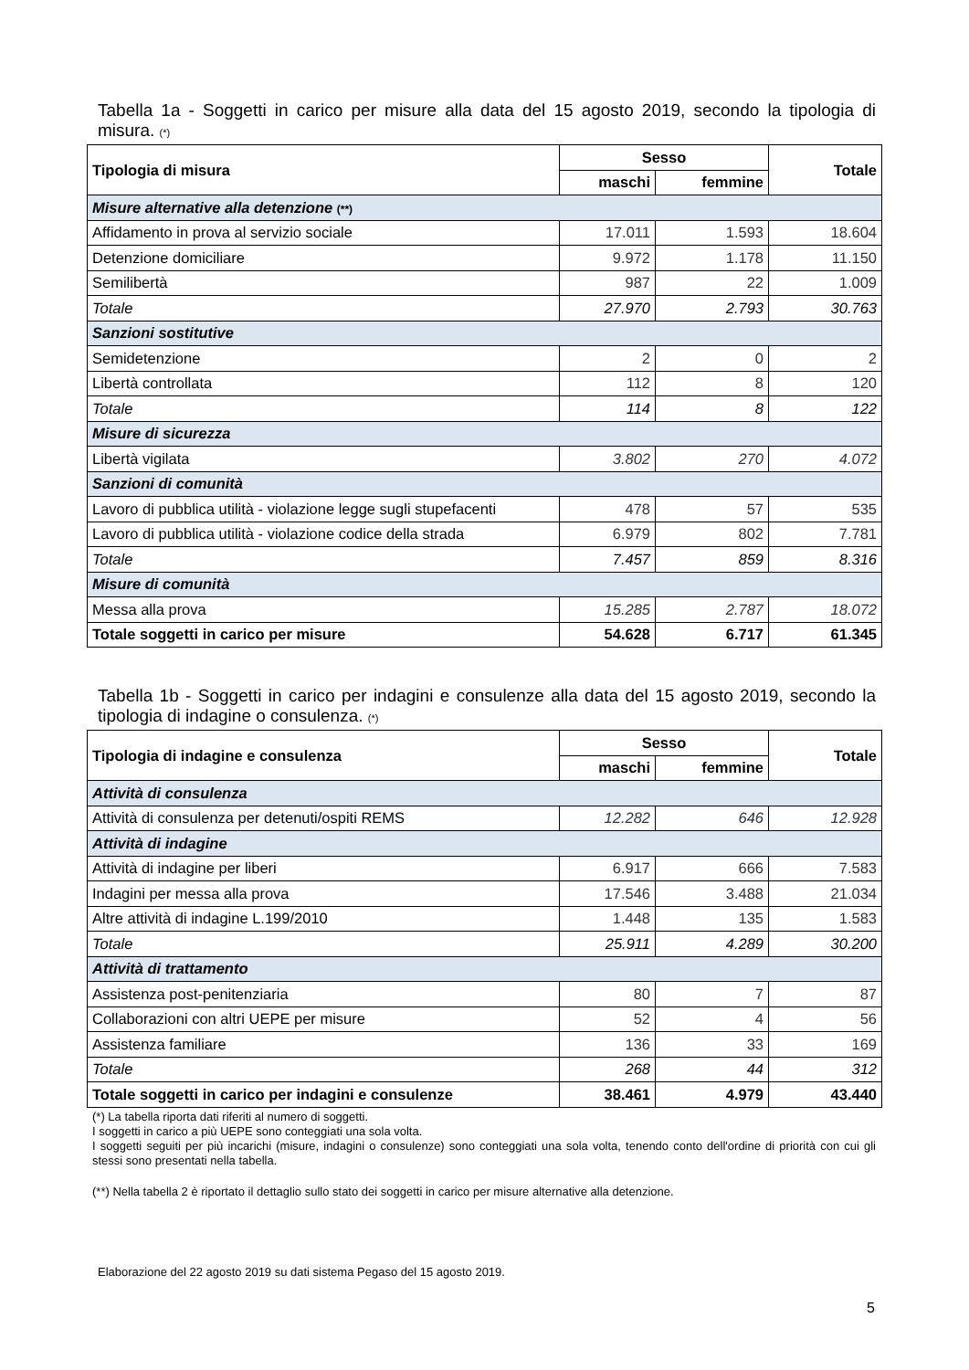Tabella 1a - Soggetti in carico per misure alla data del 15 agosto 2019, secondo la tipologia di misura. (*)
| Tipologia di misura | Sesso | | Totale |
| --- | --- | --- | --- |
| | maschi | femmine | |
| Misure alternative alla detenzione (**) | | | |
| Affidamento in prova al servizio sociale | 17.011 | 1.593 | 18.604 |
| Detenzione domiciliare | 9.972 | 1.178 | 11.150 |
| Semilibertà | 987 | 22 | 1.009 |
| Totale | 27.970 | 2.793 | 30.763 |
| Sanzioni sostitutive | | | |
| Semidetenzione | 2 | 0 | 2 |
| Libertà controllata | 112 | 8 | 120 |
| Totale | 114 | 8 | 122 |
| Misure di sicurezza | | | |
| Libertà vigilata | 3.802 | 270 | 4.072 |
| Sanzioni di comunità | | | |
| Lavoro di pubblica utilità - violazione legge sugli stupefacenti | 478 | 57 | 535 |
| Lavoro di pubblica utilità - violazione codice della strada | 6.979 | 802 | 7.781 |
| Totale | 7.457 | 859 | 8.316 |
| Misure di comunità | | | |
| Messa alla prova | 15.285 | 2.787 | 18.072 |
| Totale soggetti in carico per misure | 54.628 | 6.717 | 61.345 |
Tabella 1b - Soggetti in carico per indagini e consulenze alla data del 15 agosto 2019, secondo la tipologia di indagine o consulenza. (*)
| Tipologia di indagine e consulenza | Sesso | | Totale |
| --- | --- | --- | --- |
| | maschi | femmine | |
| Attività di consulenza | | | |
| Attività di consulenza per detenuti/ospiti REMS | 12.282 | 646 | 12.928 |
| Attività di indagine | | | |
| Attività di indagine per liberi | 6.917 | 666 | 7.583 |
| Indagini per messa alla prova | 17.546 | 3.488 | 21.034 |
| Altre attività di indagine L.199/2010 | 1.448 | 135 | 1.583 |
| Totale | 25.911 | 4.289 | 30.200 |
| Attività di trattamento | | | |
| Assistenza post-penitenziaria | 80 | 7 | 87 |
| Collaborazioni con altri UEPE per misure | 52 | 4 | 56 |
| Assistenza familiare | 136 | 33 | 169 |
| Totale | 268 | 44 | 312 |
| Totale soggetti in carico per indagini e consulenze | 38.461 | 4.979 | 43.440 |
(*) La tabella riporta dati riferiti al numero di soggetti.
I soggetti in carico a più UEPE sono conteggiati una sola volta.
I soggetti seguiti per più incarichi (misure, indagini o consulenze) sono conteggiati una sola volta, tenendo conto dell'ordine di priorità con cui gli stessi sono presentati nella tabella.
(**) Nella tabella 2 è riportato il dettaglio sullo stato dei soggetti in carico per misure alternative alla detenzione.
Elaborazione del 22 agosto 2019 su dati sistema Pegaso del 15 agosto 2019.
5